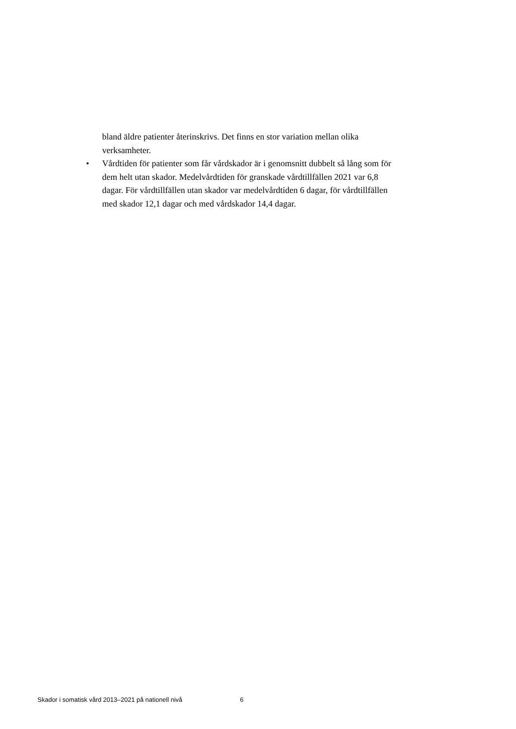bland äldre patienter återinskrivs. Det finns en stor variation mellan olika verksamheter.
• Vårdtiden för patienter som får vårdskador är i genomsnitt dubbelt så lång som för dem helt utan skador. Medelvårdtiden för granskade vårdtillfällen 2021 var 6,8 dagar. För vårdtillfällen utan skador var medelvårdtiden 6 dagar, för vårdtillfällen med skador 12,1 dagar och med vårdskador 14,4 dagar.
Skador i somatisk vård 2013–2021 på nationell nivå 6